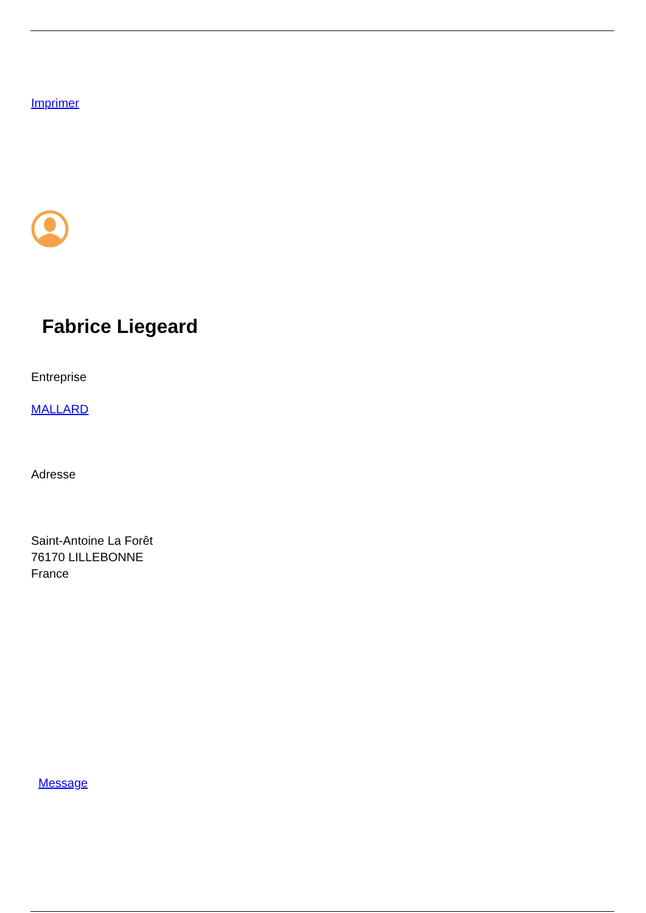Imprimer
Fabrice Liegeard
Entreprise
MALLARD
Adresse
Saint-Antoine La Forêt
76170 LILLEBONNE
France
Message